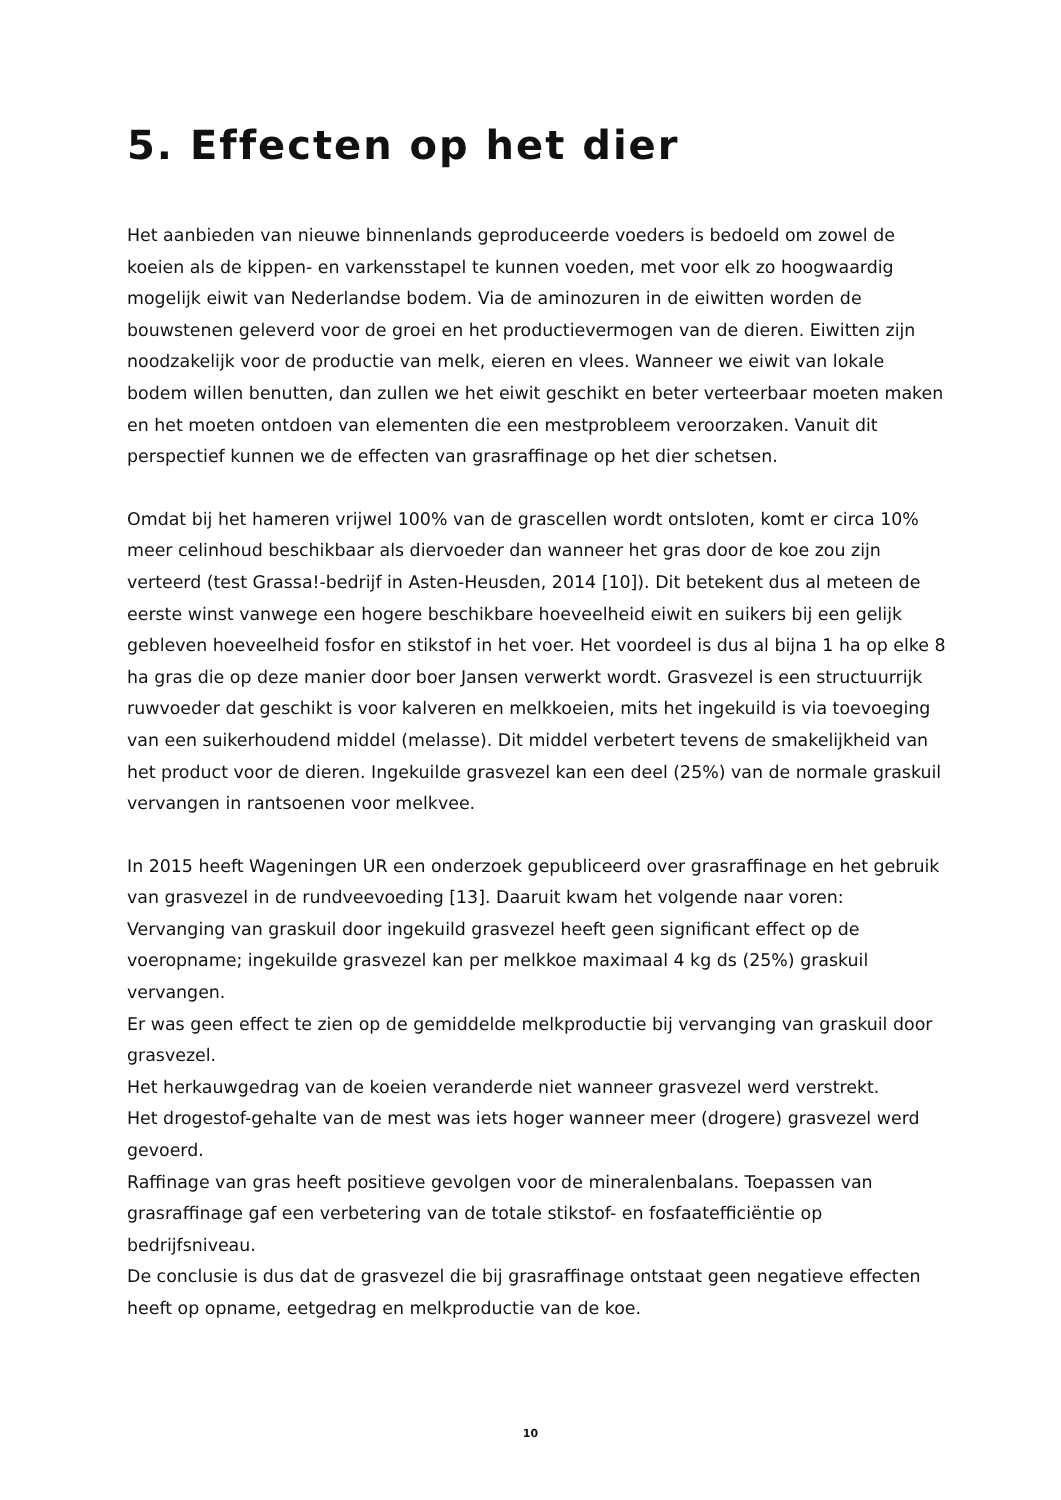5. Effecten op het dier
Het aanbieden van nieuwe binnenlands geproduceerde voeders is bedoeld om zowel de koeien als de kippen- en varkensstapel te kunnen voeden, met voor elk zo hoogwaardig mogelijk eiwit van Nederlandse bodem. Via de aminozuren in de eiwitten worden de bouwstenen geleverd voor de groei en het productievermogen van de dieren. Eiwitten zijn noodzakelijk voor de productie van melk, eieren en vlees. Wanneer we eiwit van lokale bodem willen benutten, dan zullen we het eiwit geschikt en beter verteerbaar moeten maken en het moeten ontdoen van elementen die een mestprobleem veroorzaken. Vanuit dit perspectief kunnen we de effecten van grasraffinage op het dier schetsen.
Omdat bij het hameren vrijwel 100% van de grascellen wordt ontsloten, komt er circa 10% meer celinhoud beschikbaar als diervoeder dan wanneer het gras door de koe zou zijn verteerd (test Grassa!-bedrijf in Asten-Heusden, 2014 [10]). Dit betekent dus al meteen de eerste winst vanwege een hogere beschikbare hoeveelheid eiwit en suikers bij een gelijk gebleven hoeveelheid fosfor en stikstof in het voer. Het voordeel is dus al bijna 1 ha op elke 8 ha gras die op deze manier door boer Jansen verwerkt wordt. Grasvezel is een structuurrijk ruwvoeder dat geschikt is voor kalveren en melkkoeien, mits het ingekuild is via toevoeging van een suikerhoudend middel (melasse). Dit middel verbetert tevens de smakelijkheid van het product voor de dieren. Ingekuilde grasvezel kan een deel (25%) van de normale graskuil vervangen in rantsoenen voor melkvee.
In 2015 heeft Wageningen UR een onderzoek gepubliceerd over grasraffinage en het gebruik van grasvezel in de rundveevoeding [13]. Daaruit kwam het volgende naar voren:
Vervanging van graskuil door ingekuild grasvezel heeft geen significant effect op de voeropname; ingekuilde grasvezel kan per melkkoe maximaal 4 kg ds (25%) graskuil vervangen.
Er was geen effect te zien op de gemiddelde melkproductie bij vervanging van graskuil door grasvezel.
Het herkauwgedrag van de koeien veranderde niet wanneer grasvezel werd verstrekt.
Het drogestof-gehalte van de mest was iets hoger wanneer meer (drogere) grasvezel werd gevoerd.
Raffinage van gras heeft positieve gevolgen voor de mineralenbalans. Toepassen van grasraffinage gaf een verbetering van de totale stikstof- en fosfaatefficiëntie op bedrijfsniveau.
De conclusie is dus dat de grasvezel die bij grasraffinage ontstaat geen negatieve effecten heeft op opname, eetgedrag en melkproductie van de koe.
10